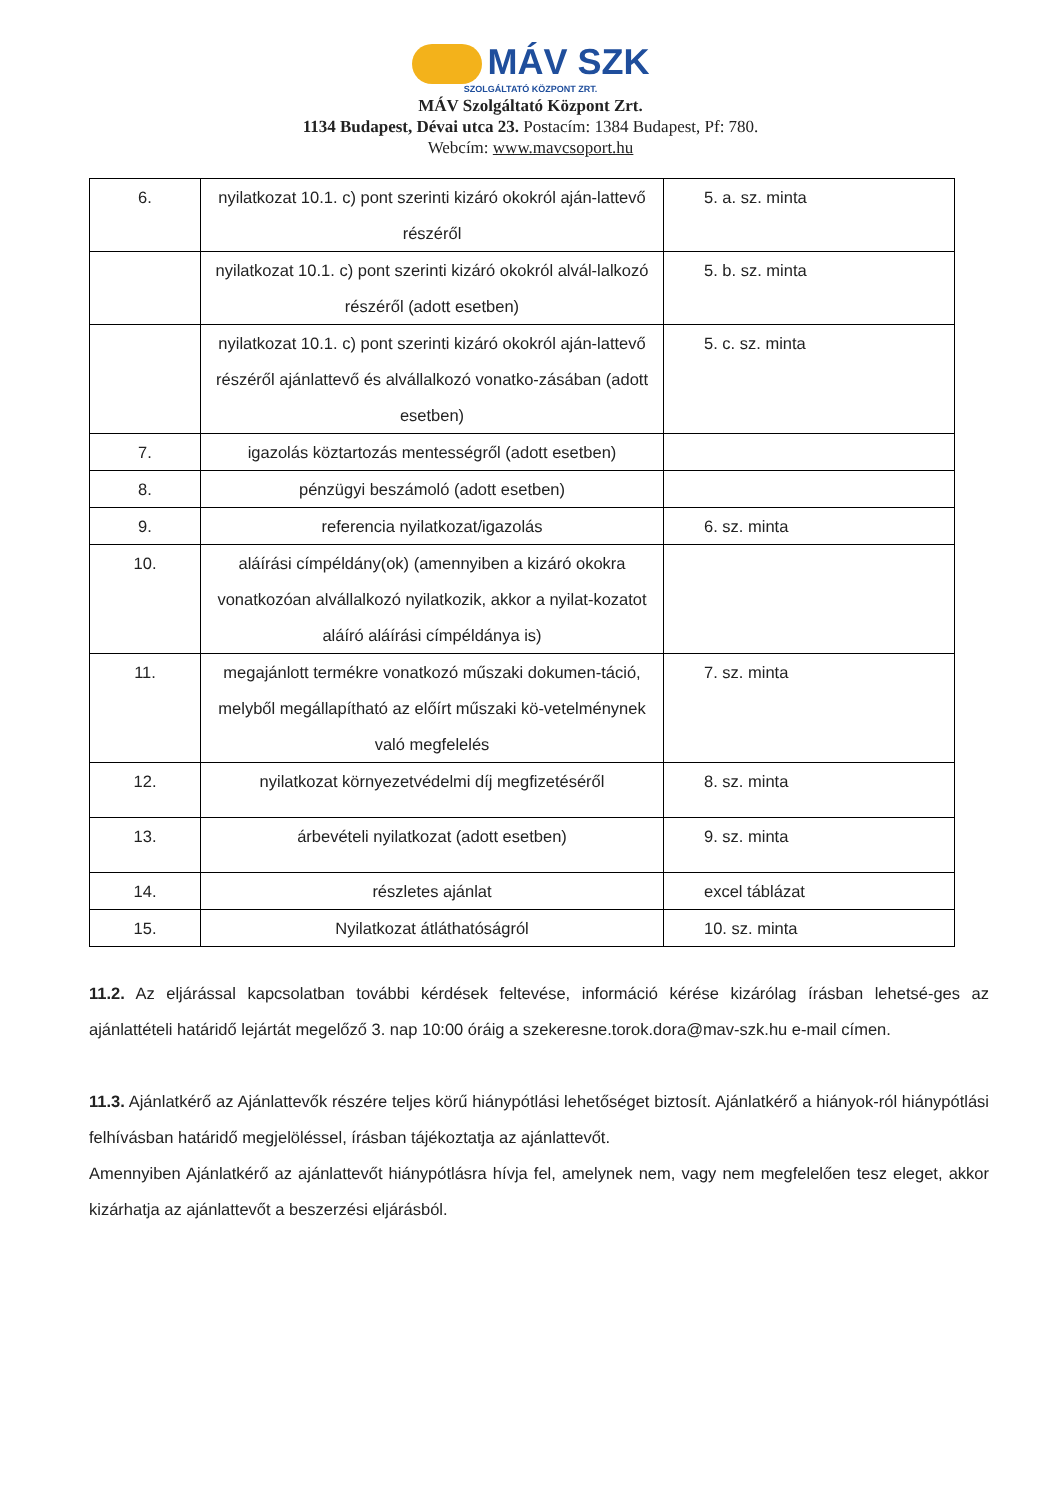MÁV SZK
SZOLGÁLTATÓ KÖZPONT ZRT.
MÁV Szolgáltató Központ Zrt.
1134 Budapest, Dévai utca 23. Postacím: 1384 Budapest, Pf: 780.
Webcím: www.mavcsoport.hu
| 6. | nyilatkozat 10.1. c) pont szerinti kizáró okokról aján-lattevő részéről | 5. a. sz. minta |
| | nyilatkozat 10.1. c) pont szerinti kizáró okokról alvál-lalkozó részéről (adott esetben) | 5. b. sz. minta |
| | nyilatkozat 10.1. c) pont szerinti kizáró okokról aján-lattevő részéről ajánlattevő és alvállalkozó vonatko-zásában (adott esetben) | 5. c. sz. minta |
| 7. | igazolás köztartozás mentességről (adott esetben) | |
| 8. | pénzügyi beszámoló (adott esetben) | |
| 9. | referencia nyilatkozat/igazolás | 6. sz. minta |
| 10. | aláírási címpéldány(ok) (amennyiben a kizáró okokra vonatkozóan alvállalkozó nyilatkozik, akkor a nyilat-kozatot aláíró aláírási címpéldánya is) | |
| 11. | megajánlott termékre vonatkozó műszaki dokumen-táció, melyből megállapítható az előírt műszaki kö-vetelménynek való megfelelés | 7. sz. minta |
| 12. | nyilatkozat környezetvédelmi díj megfizetéséről | 8. sz. minta |
| 13. | árbevételi nyilatkozat (adott esetben) | 9. sz. minta |
| 14. | részletes ajánlat | excel táblázat |
| 15. | Nyilatkozat átláthatóságról | 10. sz. minta |
11.2. Az eljárással kapcsolatban további kérdések feltevése, információ kérése kizárólag írásban lehetsé-ges az ajánlattételi határidő lejártát megelőző 3. nap 10:00 óráig a szekeresne.torok.dora@mav-szk.hu e-mail címen.
11.3. Ajánlatkérő az Ajánlattevők részére teljes körű hiánypótlási lehetőséget biztosít. Ajánlatkérő a hiányok-ról hiánypótlási felhívásban határidő megjelöléssel, írásban tájékoztatja az ajánlattevőt.
Amennyiben Ajánlatkérő az ajánlattevőt hiánypótlásra hívja fel, amelynek nem, vagy nem megfelelően tesz eleget, akkor kizárhatja az ajánlattevőt a beszerzési eljárásból.